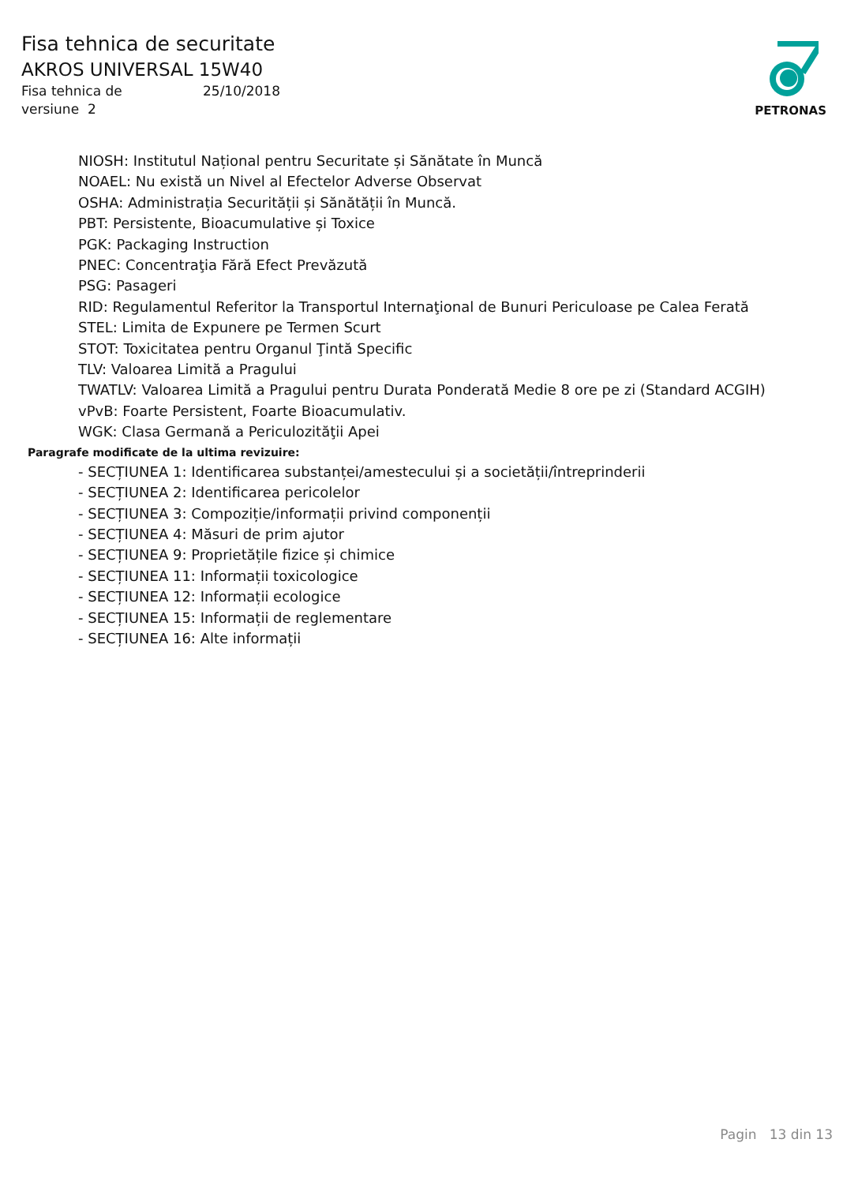Fisa tehnica de securitate
AKROS UNIVERSAL 15W40
Fisa tehnica de 25/10/2018
versiune 2
PETRONAS
NIOSH: Institutul Național pentru Securitate și Sănătate în Muncă
NOAEL: Nu există un Nivel al Efectelor Adverse Observat
OSHA: Administrația Securității și Sănătății în Muncă.
PBT: Persistente, Bioacumulative și Toxice
PGK: Packaging Instruction
PNEC: Concentraţia Fără Efect Prevăzută
PSG: Pasageri
RID: Regulamentul Referitor la Transportul Internaţional de Bunuri Periculoase pe Calea Ferată
STEL: Limita de Expunere pe Termen Scurt
STOT: Toxicitatea pentru Organul Ţintă Specific
TLV: Valoarea Limită a Pragului
TWATLV: Valoarea Limită a Pragului pentru Durata Ponderată Medie 8 ore pe zi (Standard ACGIH)
vPvB: Foarte Persistent, Foarte Bioacumulativ.
WGK: Clasa Germană a Periculozităţii Apei
Paragrafe modificate de la ultima revizuire:
- SECȚIUNEA 1: Identificarea substanței/amestecului și a societății/întreprinderii
- SECȚIUNEA 2: Identificarea pericolelor
- SECȚIUNEA 3: Compoziție/informații privind componenții
- SECȚIUNEA 4: Măsuri de prim ajutor
- SECȚIUNEA 9: Proprietățile fizice și chimice
- SECȚIUNEA 11: Informații toxicologice
- SECȚIUNEA 12: Informații ecologice
- SECȚIUNEA 15: Informații de reglementare
- SECȚIUNEA 16: Alte informații
Pagin 13 din 13